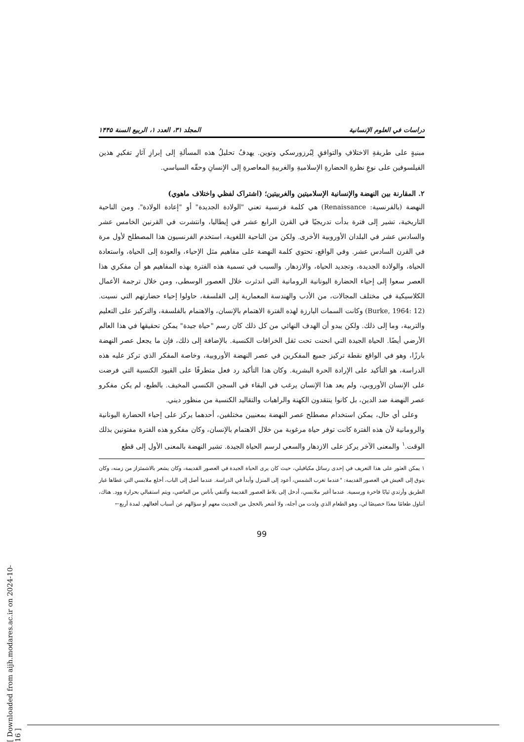دراسات في العلوم الإنسانية المجلد ٣١، العدد ١، الربيع السنة ١۴۴۵
مبنيةٍ على طريقةِ الاختلافِ والتوافقِ لِبُرزورسكي وتوين. يهدفُ تحليلُ هذه المسألةِ إلى إبرازِ آثارِ تفكيرِ هذين الفيلسوفين على نوعِ نظرةِ الحضارةِ الإسلاميةِ والغربيةِ المعاصرةِ إلى الإنسانِ وحقّه السياسي.
٢. المقارنة بين النهضة والإنسانية الإسلاميتين والغربيتين؛ (اشتراک لفظي واختلاف ماهوي)
النهضة (بالفرنسية: Renaissance) هي كلمة فرنسية تعني "الولادة الجديدة" أو "إعادة الولادة". ومن الناحية التاريخية، تشير إلى فترة بدأت تدريجيًا في القرن الرابع عشر في إيطاليا، وانتشرت في القرنين الخامس عشر والسادس عشر في البلدان الأوروبية الأخرى. ولكن من الناحية اللغوية، استخدم الفرنسيون هذا المصطلح لأول مرة في القرن السادس عشر. وفي الواقع، تحتوي كلمة النهضة على مفاهيم مثل الإحياء، والعودة إلى الحياة، واستعادة الحياة، والولادة الجديدة، وتجديد الحياة، والازدهار. والسبب في تسمية هذه الفترة بهذه المفاهيم هو أن مفكري هذا العصر سعوا إلى إحياء الحضارة اليونانية الرومانية التي اندثرت خلال العصور الوسطى، ومن خلال ترجمة الأعمال الكلاسيكية في مختلف المجالات، من الأدب والهندسة المعمارية إلى الفلسفة، حاولوا إحياء حضارتهم التي نسيت. (Burke, 1964: 12) وكانت السمات البارزة لهذه الفترة الاهتمام بالإنسان، والاهتمام بالفلسفة، والتركيز على التعليم والتربية، وما إلى ذلك. ولكن يبدو أن الهدف النهائي من كل ذلك كان رسم "حياة جيدة" يمكن تحقيقها في هذا العالم الأرضي أيضًا. الحياة الجيدة التي انحنت تحت ثقل الخرافات الكنسية. بالإضافة إلى ذلك، فإن ما يجعل عصر النهضة بارزًا، وهو في الواقع نقطة تركيز جميع المفكرين في عصر النهضة الأوروبية، وخاصة المفكر الذي تركز عليه هذه الدراسة، هو التأكيد على الإرادة الحرة البشرية. وكان هذا التأكيد رد فعل متطرفًا على القيود الكنسية التي فرضت على الإنسان الأوروبي، ولم يعد هذا الإنسان يرغب في البقاء في السجن الكنسي المخيف. بالطبع، لم يكن مفكرو عصر النهضة ضد الدين، بل كانوا ينتقدون الكهنة والراهبات والتقاليد الكنسية من منظور ديني.
وعلى أي حال، يمكن استخدام مصطلح عصر النهضة بمعنيين مختلفين، أحدهما يركز على إحياء الحضارة اليونانية والرومانية لأن هذه الفترة كانت توفر حياة مرغوبة من خلال الاهتمام بالإنسان، وكان مفكرو هذه الفترة مفتونين بذلك الوقت.<sup>١</sup> والمعنى الآخر يركز على الازدهار والسعي لرسم الحياة الجيدة. تشير النهضة بالمعنى الأول إلى قطع
١ يمكن العثور على هذا التعريف في إحدى رسائل مكيافيلي، حيث كان يرى الحياة الجيدة في العصور القديمة، وكان يشعر بالاشمئزاز من زمنه، وكان يتوق إلى العيش في العصور القديمة: "عندما تغرب الشمس، أعود إلى المنزل وأبدأ في الدراسة. عندما أصل إلى الباب، أخلع ملابسي التي غطاها غبار الطريق وأرتدي ثيابًا فاخرة ورسمية. عندما أغير ملابسي، أدخل إلى بلاط العصور القديمة وألتقي بأناس من الماضي، ويتم استقبالي بحرارة وود. هناك، أتناول طعامًا معدًا خصيصًا لي، وهو الطعام الذي ولدت من أجله، ولا أشعر بالخجل من الحديث معهم أو سؤالهم عن أسباب أفعالهم. لمدة أربع←
99
[ Downloaded from aijh.modares.ac.ir on 2024-10-16 ]